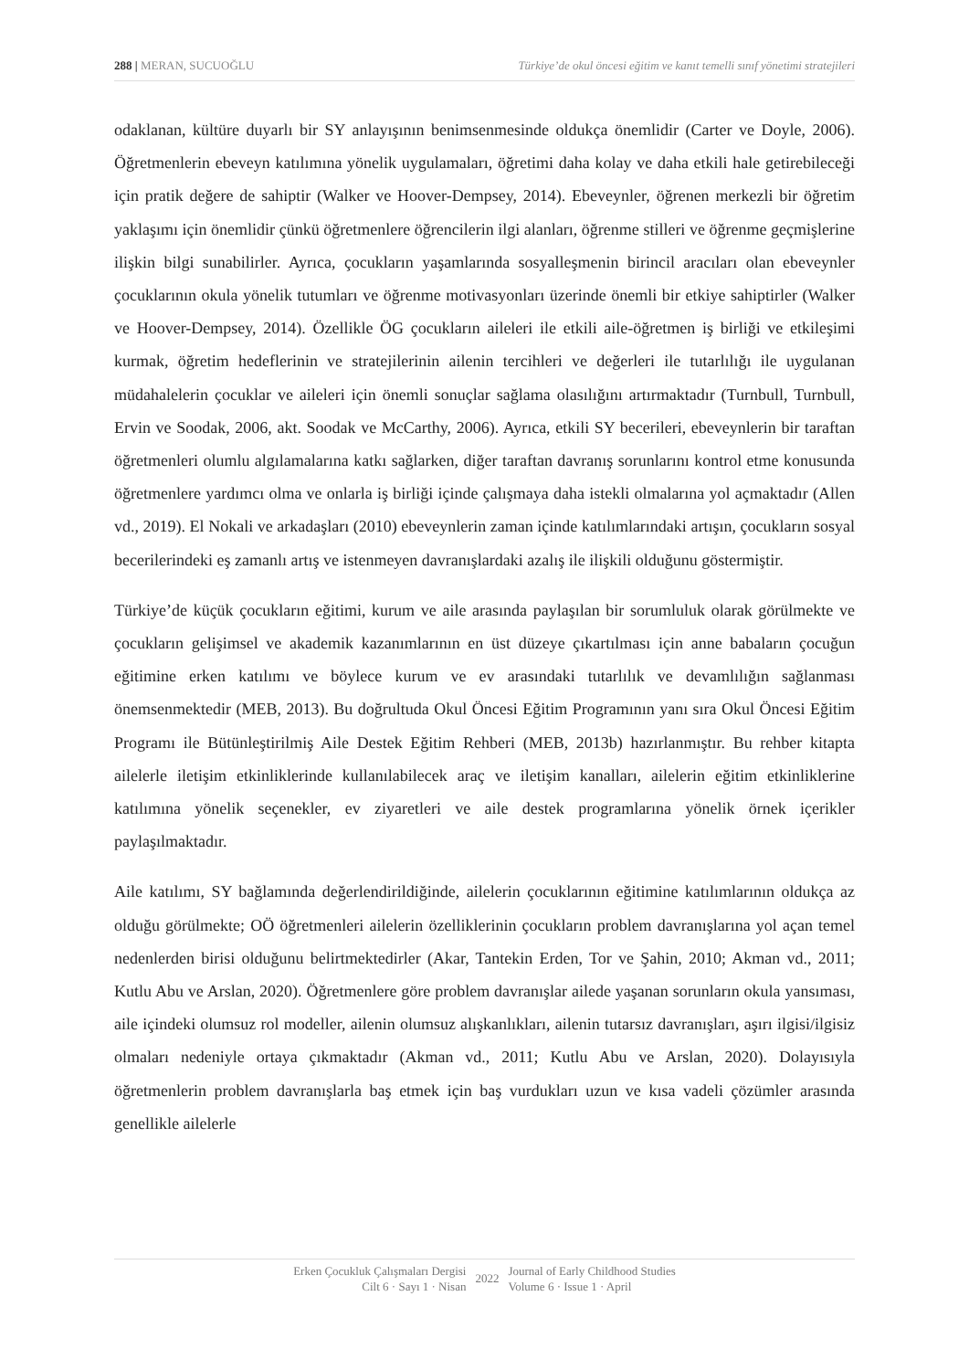288 | MERAN, SUCUOĞLU Türkiye’de okul öncesi eğitim ve kanıt temelli sınıf yönetimi stratejileri
odaklanan, kültüre duyarlı bir SY anlayışının benimsenmesinde oldukça önemlidir (Carter ve Doyle, 2006). Öğretmenlerin ebeveyn katılımına yönelik uygulamaları, öğretimi daha kolay ve daha etkili hale getirebileceği için pratik değere de sahiptir (Walker ve Hoover-Dempsey, 2014). Ebeveynler, öğrenen merkezli bir öğretim yaklaşımı için önemlidir çünkü öğretmenlere öğrencilerin ilgi alanları, öğrenme stilleri ve öğrenme geçmişlerine ilişkin bilgi sunabilirler. Ayrıca, çocukların yaşamlarında sosyalleşmenin birincil aracıları olan ebeveynler çocuklarının okula yönelik tutumları ve öğrenme motivasyonları üzerinde önemli bir etkiye sahiptirler (Walker ve Hoover-Dempsey, 2014). Özellikle ÖG çocukların aileleri ile etkili aile-öğretmen iş birliği ve etkileşimi kurmak, öğretim hedeflerinin ve stratejilerinin ailenin tercihleri ve değerleri ile tutarlılığı ile uygulanan müdahalelerin çocuklar ve aileleri için önemli sonuçlar sağlama olasılığını artırmaktadır (Turnbull, Turnbull, Ervin ve Soodak, 2006, akt. Soodak ve McCarthy, 2006). Ayrıca, etkili SY becerileri, ebeveynlerin bir taraftan öğretmenleri olumlu algılamalarına katkı sağlarken, diğer taraftan davranış sorunlarını kontrol etme konusunda öğretmenlere yardımcı olma ve onlarla iş birliği içinde çalışmaya daha istekli olmalarına yol açmaktadır (Allen vd., 2019). El Nokali ve arkadaşları (2010) ebeveynlerin zaman içinde katılımlarındaki artışın, çocukların sosyal becerilerindeki eş zamanlı artış ve istenmeyen davranışlardaki azalış ile ilişkili olduğunu göstermiştir.
Türkiye’de küçük çocukların eğitimi, kurum ve aile arasında paylaşılan bir sorumluluk olarak görülmekte ve çocukların gelişimsel ve akademik kazanımlarının en üst düzeye çıkartılması için anne babaların çocuğun eğitimine erken katılımı ve böylece kurum ve ev arasındaki tutarlılık ve devamlılığın sağlanması önemsenmektedir (MEB, 2013). Bu doğrultuda Okul Öncesi Eğitim Programının yanı sıra Okul Öncesi Eğitim Programı ile Bütünleştirilmiş Aile Destek Eğitim Rehberi (MEB, 2013b) hazırlanmıştır. Bu rehber kitapta ailelerle iletişim etkinliklerinde kullanılabilecek araç ve iletişim kanalları, ailelerin eğitim etkinliklerine katılımına yönelik seçenekler, ev ziyaretleri ve aile destek programlarına yönelik örnek içerikler paylaşılmaktadır.
Aile katılımı, SY bağlamında değerlendirildiğinde, ailelerin çocuklarının eğitimine katılımlarının oldukça az olduğu görülmekte; OÖ öğretmenleri ailelerin özelliklerinin çocukların problem davranışlarına yol açan temel nedenlerden birisi olduğunu belirtmektedirler (Akar, Tantekin Erden, Tor ve Şahin, 2010; Akman vd., 2011; Kutlu Abu ve Arslan, 2020). Öğretmenlere göre problem davranışlar ailede yaşanan sorunların okula yansıması, aile içindeki olumsuz rol modeller, ailenin olumsuz alışkanlıkları, ailenin tutarsız davranışları, aşırı ilgisi/ilgisiz olmaları nedeniyle ortaya çıkmaktadır (Akman vd., 2011; Kutlu Abu ve Arslan, 2020). Dolayısıyla öğretmenlerin problem davranışlarla baş etmek için baş vurdukları uzun ve kısa vadeli çözümler arasında genellikle ailelerle
Erken Çocukluk Çalışmaları Dergisi
Cilt 6 · Sayı 1 · Nisan
2022
Journal of Early Childhood Studies
Volume 6 · Issue 1 · April